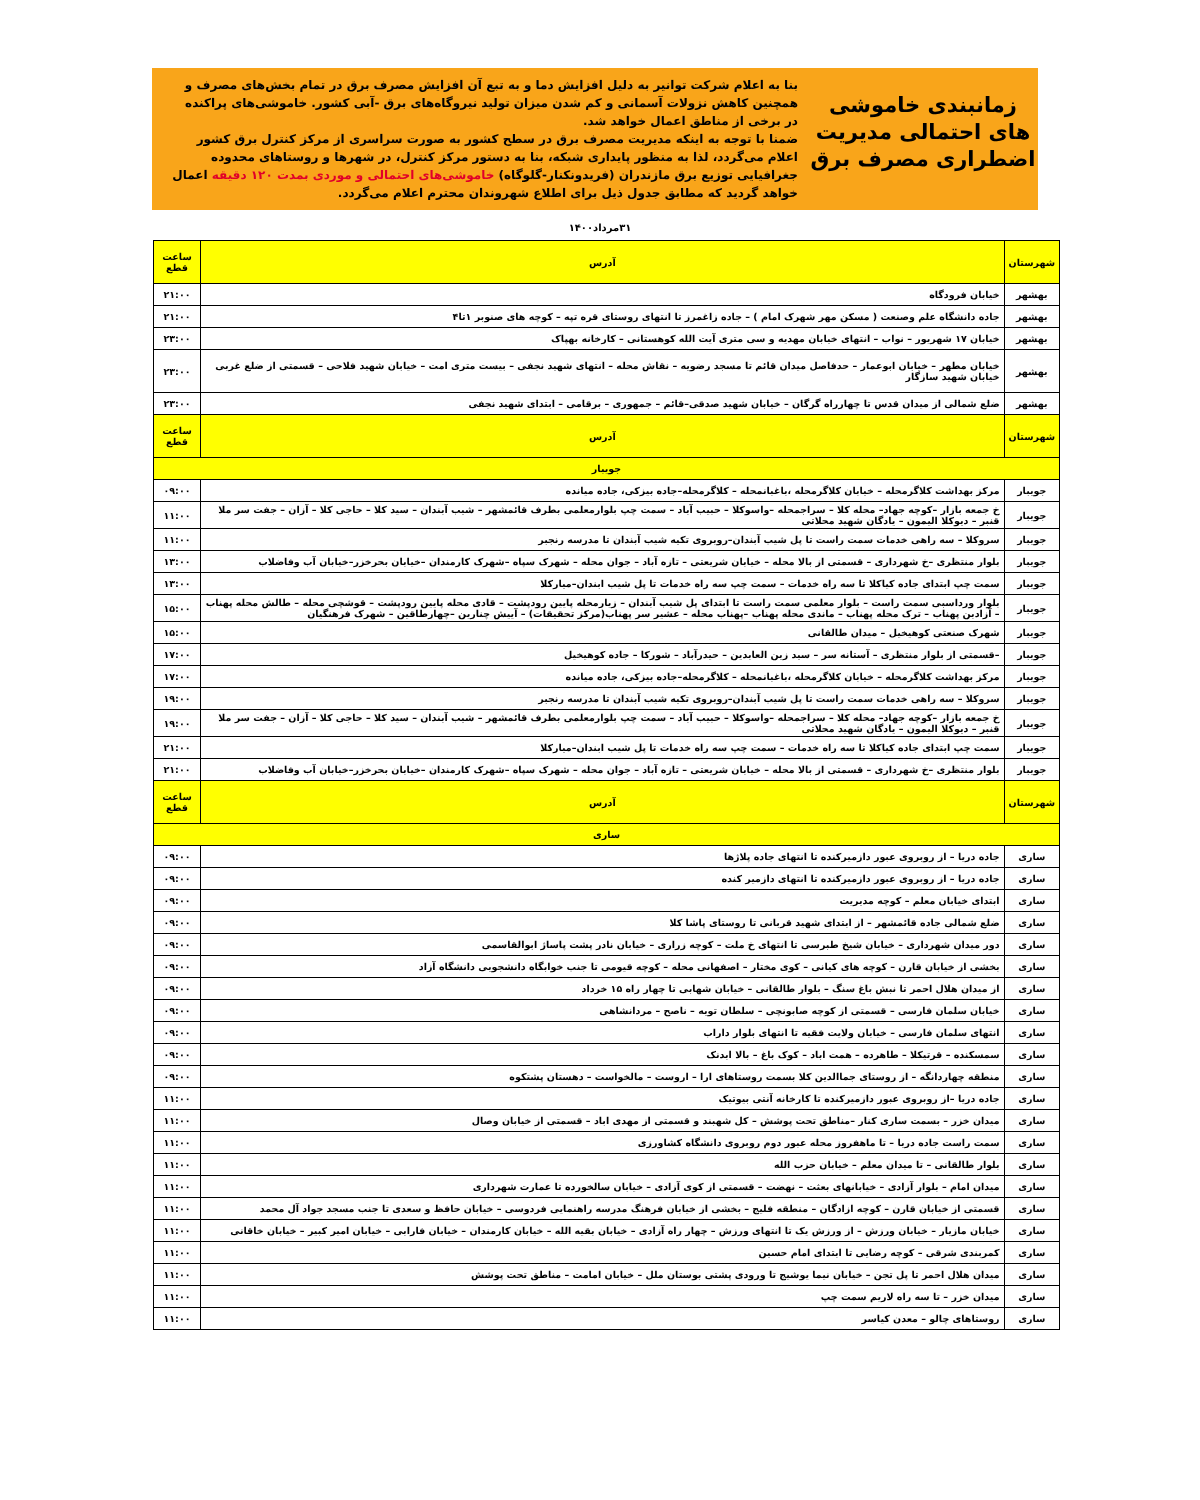زمانبندی خاموشی های احتمالی مدیریت اضطراری مصرف برق
بنا به اعلام شرکت توانیر به دلیل افزایش دما و به تبع آن افزایش مصرف برق در تمام بخش‌های مصرف و همچنین کاهش نزولات آسمانی و کم شدن میزان تولید نیروگاه‌های برق -آبی کشور. خاموشی‌های پراکنده در برخی از مناطق اعمال خواهد شد.
ضمنا با توجه به اینکه مدیریت مصرف برق در سطح کشور به صورت سراسری از مرکز کنترل برق کشور اعلام می‌گردد، لذا به منظور پایداری شبکه، بنا به دستور مرکز کنترل، در شهرها و روستاهای محدوده جغرافیایی توزیع برق مازندران (فریدونکنار-گلوگاه) خاموشی‌های احتمالی و موردی بمدت ۱۲۰ دقیقه اعمال خواهد گردید که مطابق جدول ذیل برای اطلاع شهروندان محترم اعلام می‌گردد.
۳۱مرداد۱۴۰۰
| شهرستان | آدرس | ساعت قطع |
| --- | --- | --- |
| بهشهر | خیابان فرودگاه | ۲۱:۰۰ |
| بهشهر | جاده دانشگاه علم وصنعت ( مسکن مهر شهرک امام ) – جاده زاغمرز تا انتهای روستای قره تپه – کوچه های صنوبر ۱تا۴ | ۲۱:۰۰ |
| بهشهر | خیابان ۱۷ شهریور – نواب – انتهای خیابان مهدیه و سی متری آیت الله کوهستانی – کارخانه بهپاک | ۲۳:۰۰ |
| بهشهر | خیابان مطهر – خیابان ابوعمار – حدفاصل میدان قائم تا مسجد رضویه – نقاش محله – انتهای شهید نجفی – بیست متری امت – خیابان شهید فلاحی – قسمتی از ضلع غربی خیابان شهید سازگار | ۲۳:۰۰ |
| بهشهر | ضلع شمالی از میدان قدس تا چهارراه گرگان – خیابان شهید صدقی–قائم – جمهوری – برقامی – ابتدای شهید نجفی | ۲۳:۰۰ |
| شهرستان | آدرس | ساعت قطع |
| جویبار | | |
| جویبار | مرکز بهداشت کلاگرمحله – خیابان کلاگرمحله ،باغبانمحله – کلاگرمحله–جاده بیزکی، جاده میانده | ۰۹:۰۰ |
| جویبار | خ جمعه بازار –کوچه جهاد– محله کلا – سراجمحله –واسوکلا – حبیب آباد – سمت چپ بلوارمعلمی بطرف قائمشهر – شیب آبندان – سید کلا – حاجی کلا – آزان – جفت سر ملا قنبر – دیوکلا الیمون – یادگان شهید محلاتی | ۱۱:۰۰ |
| جویبار | سروکلا – سه راهی خدمات سمت راست تا پل شیب آبندان–روبروی تکیه شیب آبندان تا مدرسه رنجبر | ۱۱:۰۰ |
| جویبار | بلوار منتظری –خ شهرداری – قسمتی از بالا محله – خیابان شریعتی – تازه آباد – جوان محله – شهرک سپاه –شهرک کارمندان –خیابان بحرخزر–خیابان آب وفاضلاب | ۱۳:۰۰ |
| جویبار | سمت چپ ابتدای جاده کیاکلا تا سه راه خدمات – سمت چپ سه راه خدمات تا پل شیب ابندان–میارکلا | ۱۳:۰۰ |
| جویبار | بلوار ورداسبی سمت راست – بلوار معلمی سمت راست تا ابتدای پل شیب آبندان – زیارمحله پایین رودپشت – قادی محله پایین رودپشت – قوشچی محله – طالش محله پهناب – آزادبن پهناب – ترک محله پهناب – ماندی محله پهناب –پهناب محله – عشیر سر پهناب(مرکز تحقیقات) – آییش چنارین –چهارطاقین – شهرک فرهنگیان | ۱۵:۰۰ |
| جویبار | شهرک صنعتی کوهیخیل – میدان طالقانی | ۱۵:۰۰ |
| جویبار | –قسمتی از بلوار منتظری – آستانه سر – سید زین العابدین – حیدرآباد – شورکا – جاده کوهیخیل | ۱۷:۰۰ |
| جویبار | مرکز بهداشت کلاگرمحله – خیابان کلاگرمحله ،باغبانمحله – کلاگرمحله–جاده بیزکی، جاده میانده | ۱۷:۰۰ |
| جویبار | سروکلا – سه راهی خدمات سمت راست تا پل شیب آبندان–روبروی تکیه شیب آبندان تا مدرسه رنجبر | ۱۹:۰۰ |
| جویبار | خ جمعه بازار –کوچه جهاد– محله کلا – سراجمحله –واسوکلا – حبیب آباد – سمت چپ بلوارمعلمی بطرف قائمشهر – شیب آبندان – سید کلا – حاجی کلا – آزان – جفت سر ملا قنبر – دیوکلا الیمون – یادگان شهید محلاتی | ۱۹:۰۰ |
| جویبار | سمت چپ ابتدای جاده کیاکلا تا سه راه خدمات – سمت چپ سه راه خدمات تا پل شیب ابندان–میارکلا | ۲۱:۰۰ |
| جویبار | بلوار منتظری –خ شهرداری – قسمتی از بالا محله – خیابان شریعتی – تازه آباد – جوان محله – شهرک سپاه –شهرک کارمندان –خیابان بحرخزر–خیابان آب وفاضلاب | ۲۱:۰۰ |
| شهرستان | آدرس | ساعت قطع |
| ساری | | |
| ساری | جاده دریا – از روبروی عبور دازمیرکنده تا انتهای جاده پلاژها | ۰۹:۰۰ |
| ساری | جاده دریا – از روبروی عبور دازمیرکنده تا انتهای دازمیر کنده | ۰۹:۰۰ |
| ساری | ابتدای خیابان معلم – کوچه مدیریت | ۰۹:۰۰ |
| ساری | ضلع شمالی جاده قائمشهر – از ابتدای شهید قربانی تا روستای پاشا کلا | ۰۹:۰۰ |
| ساری | دور میدان شهرداری – خیابان شیخ طبرسی تا انتهای خ ملت – کوچه زراری – خیابان نادر پشت پاساژ ابوالقاسمی | ۰۹:۰۰ |
| ساری | بخشی از خیابان قارن – کوچه های کیانی – کوی مختار – اصفهانی محله – کوچه قیومی تا جنب خوابگاه دانشجویی دانشگاه آزاد | ۰۹:۰۰ |
| ساری | از میدان هلال احمر تا نبش باغ سنگ – بلوار طالقانی – خیابان شهابی تا چهار راه ۱۵ خرداد | ۰۹:۰۰ |
| ساری | خیابان سلمان فارسی – قسمتی از کوچه صابونچی – سلطان تویه – ناصح – مردانشاهی | ۰۹:۰۰ |
| ساری | انتهای سلمان فارسی – خیابان ولایت فقیه تا انتهای بلوار داراب | ۰۹:۰۰ |
| ساری | سمسکنده – قرتیکلا – طاهرده – همت اباد – کوک باغ – بالا ابدنک | ۰۹:۰۰ |
| ساری | منطقه چهاردانگه – از روستای جماالدین کلا بسمت روستاهای ارا – اروست – مالخواست – دهستان پشتکوه | ۰۹:۰۰ |
| ساری | جاده دریا –از روبروی عبور دازمیرکنده تا کارخانه آنتی بیوتیک | ۱۱:۰۰ |
| ساری | میدان خزر – بسمت ساری کنار –مناطق تحت پوشش – کل شهبند و قسمتی از مهدی اباد – قسمتی از خیابان وصال | ۱۱:۰۰ |
| ساری | سمت راست جاده دریا – تا ماهفروز محله عبور دوم روبروی دانشگاه کشاورزی | ۱۱:۰۰ |
| ساری | بلوار طالقانی – تا میدان معلم – خیابان حزب الله | ۱۱:۰۰ |
| ساری | میدان امام – بلوار آزادی – خیابانهای بعثت – نهضت – قسمتی از کوی آزادی – خیابان سالخورده تا عمارت شهرداری | ۱۱:۰۰ |
| ساری | قسمتی از خیابان قارن – کوچه ازادگان – منطقه فلیج – بخشی از خیابان فرهنگ مدرسه راهنمایی فردوسی – خیابان حافظ و سعدی تا جنب مسجد جواد آل محمد | ۱۱:۰۰ |
| ساری | خیابان مازیار – خیابان ورزش – از ورزش یک تا انتهای ورزش – چهار راه آزادی – خیابان بقیه الله – خیابان کارمندان – خیابان فارابی – خیابان امیر کبیر – خیابان خاقانی | ۱۱:۰۰ |
| ساری | کمربندی شرقی – کوچه رضایی تا ابتدای امام حسین | ۱۱:۰۰ |
| ساری | میدان هلال احمر تا پل تجن – خیابان نیما یوشیج تا ورودی پشتی بوستان ملل – خیابان امامت – مناطق تحت پوشش | ۱۱:۰۰ |
| ساری | میدان خزر – تا سه راه لاریم سمت چپ | ۱۱:۰۰ |
| ساری | روستاهای چالو – معدن کیاسر | ۱۱:۰۰ |